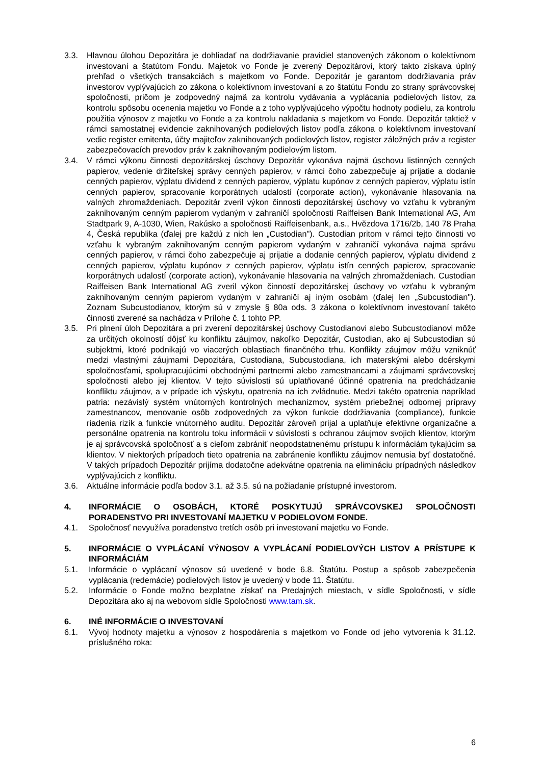3.3. Hlavnou úlohou Depozitára je dohliadať na dodržiavanie pravidiel stanovených zákonom o kolektívnom investovaní a štatútom Fondu. Majetok vo Fonde je zverený Depozitárovi, ktorý takto získava úplný prehľad o všetkých transakciách s majetkom vo Fonde. Depozitár je garantom dodržiavania práv investorov vyplývajúcich zo zákona o kolektívnom investovaní a zo štatútu Fondu zo strany správcovskej spoločnosti, pričom je zodpovedný najmä za kontrolu vydávania a vyplácania podielových listov, za kontrolu spôsobu ocenenia majetku vo Fonde a z toho vyplývajúceho výpočtu hodnoty podielu, za kontrolu použitia výnosov z majetku vo Fonde a za kontrolu nakladania s majetkom vo Fonde. Depozitár taktiež v rámci samostatnej evidencie zaknihovaných podielových listov podľa zákona o kolektívnom investovaní vedie register emitenta, účty majiteľov zaknihovaných podielových listov, register záložných práv a register zabezpečovacích prevodov práv k zaknihovaným podielovým listom.
3.4. V rámci výkonu činnosti depozitárskej úschovy Depozitár vykonáva najmä úschovu listinných cenných papierov, vedenie držiteľskej správy cenných papierov, v rámci čoho zabezpečuje aj prijatie a dodanie cenných papierov, výplatu dividend z cenných papierov, výplatu kupónov z cenných papierov, výplatu istín cenných papierov, spracovanie korporátnych udalostí (corporate action), vykonávanie hlasovania na valných zhromaždeniach. Depozitár zveril výkon činnosti depozitárskej úschovy vo vzťahu k vybraným zaknihovaným cenným papierom vydaným v zahraničí spoločnosti Raiffeisen Bank International AG, Am Stadtpark 9, A-1030, Wien, Rakúsko a spoločnosti Raiffeisenbank, a.s., Hvězdova 1716/2b, 140 78 Praha 4, Česká republika (ďalej pre každú z nich len „Custodian"). Custodian pritom v rámci tejto činnosti vo vzťahu k vybraným zaknihovaným cenným papierom vydaným v zahraničí vykonáva najmä správu cenných papierov, v rámci čoho zabezpečuje aj prijatie a dodanie cenných papierov, výplatu dividend z cenných papierov, výplatu kupónov z cenných papierov, výplatu istín cenných papierov, spracovanie korporátnych udalostí (corporate action), vykonávanie hlasovania na valných zhromaždeniach. Custodian Raiffeisen Bank International AG zveril výkon činností depozitárskej úschovy vo vzťahu k vybraným zaknihovaným cenným papierom vydaným v zahraničí aj iným osobám (ďalej len „Subcustodian"). Zoznam Subcustodianov, ktorým sú v zmysle § 80a ods. 3 zákona o kolektívnom investovaní takéto činnosti zverené sa nachádza v Prílohe č. 1 tohto PP.
3.5. Pri plnení úloh Depozitára a pri zverení depozitárskej úschovy Custodianovi alebo Subcustodianovi môže za určitých okolností dôjsť ku konfliktu záujmov, nakoľko Depozitár, Custodian, ako aj Subcustodian sú subjektmi, ktoré podnikajú vo viacerých oblastiach finančného trhu. Konflikty záujmov môžu vzniknúť medzi vlastnými záujmami Depozitára, Custodiana, Subcustodiana, ich materskými alebo dcérskymi spoločnosťami, spolupracujúcimi obchodnými partnermi alebo zamestnancami a záujmami správcovskej spoločnosti alebo jej klientov. V tejto súvislosti sú uplatňované účinné opatrenia na predchádzanie konfliktu záujmov, a v prípade ich výskytu, opatrenia na ich zvládnutie. Medzi takéto opatrenia napríklad patria: nezávislý systém vnútorných kontrolných mechanizmov, systém priebežnej odbornej prípravy zamestnancov, menovanie osôb zodpovedných za výkon funkcie dodržiavania (compliance), funkcie riadenia rizík a funkcie vnútorného auditu. Depozitár zároveň prijal a uplatňuje efektívne organizačne a personálne opatrenia na kontrolu toku informácii v súvislosti s ochranou záujmov svojich klientov, ktorým je aj správcovská spoločnosť a s cieľom zabrániť neopodstatnenému prístupu k informáciám tykajúcim sa klientov. V niektorých prípadoch tieto opatrenia na zabránenie konfliktu záujmov nemusia byť dostatočné. V takých prípadoch Depozitár prijíma dodatočne adekvátne opatrenia na elimináciu prípadných následkov vyplývajúcich z konfliktu.
3.6. Aktuálne informácie podľa bodov 3.1. až 3.5. sú na požiadanie prístupné investorom.
4. INFORMÁCIE O OSOBÁCH, KTORÉ POSKYTUJÚ SPRÁVCOVSKEJ SPOLOČNOSTI PORADENSTVO PRI INVESTOVANÍ MAJETKU V PODIELOVOM FONDE.
4.1. Spoločnosť nevyužíva poradenstvo tretích osôb pri investovaní majetku vo Fonde.
5. INFORMÁCIE O VYPLÁCANÍ VÝNOSOV A VYPLÁCANÍ PODIELOVÝCH LISTOV A PRÍSTUPE K INFORMÁCIÁM
5.1. Informácie o vyplácaní výnosov sú uvedené v bode 6.8. Štatútu. Postup a spôsob zabezpečenia vyplácania (redemácie) podielových listov je uvedený v bode 11. Štatútu.
5.2. Informácie o Fonde možno bezplatne získať na Predajných miestach, v sídle Spoločnosti, v sídle Depozitára ako aj na webovom sídle Spoločnosti www.tam.sk.
6. INÉ INFORMÁCIE O INVESTOVANÍ
6.1. Vývoj hodnoty majetku a výnosov z hospodárenia s majetkom vo Fonde od jeho vytvorenia k 31.12. príslušného roka:
6